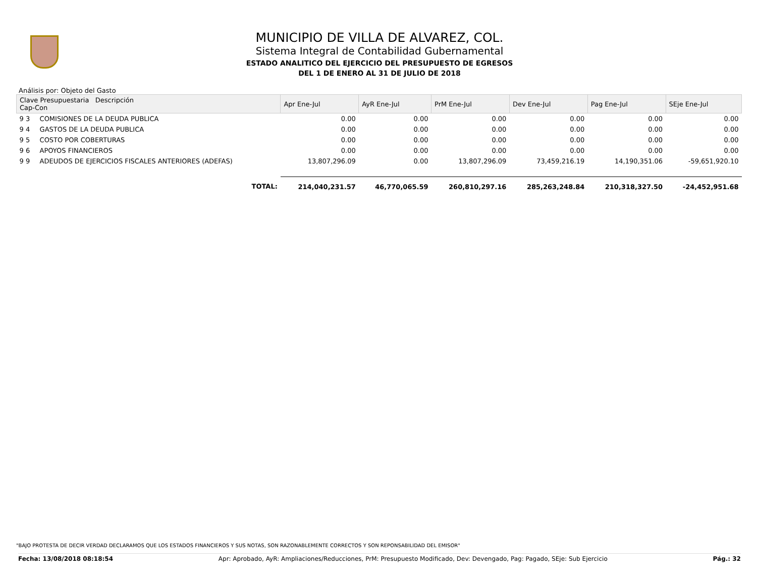MUNICIPIO DE VILLA DE ALVAREZ, COL.
Sistema Integral de Contabilidad Gubernamental
ESTADO ANALITICO DEL EJERCICIO DEL PRESUPUESTO DE EGRESOS
DEL 1 DE ENERO AL 31 DE JULIO DE 2018
Análisis por: Objeto del Gasto
| Clave Presupuestaria Descripción Cap-Con | | Apr Ene-Jul | AyR Ene-Jul | PrM Ene-Jul | Dev Ene-Jul | Pag Ene-Jul | SEje Ene-Jul |
| --- | --- | --- | --- | --- | --- | --- | --- |
| 9 3 | COMISIONES DE LA DEUDA PUBLICA | 0.00 | 0.00 | 0.00 | 0.00 | 0.00 | 0.00 |
| 9 4 | GASTOS DE LA DEUDA PUBLICA | 0.00 | 0.00 | 0.00 | 0.00 | 0.00 | 0.00 |
| 9 5 | COSTO POR COBERTURAS | 0.00 | 0.00 | 0.00 | 0.00 | 0.00 | 0.00 |
| 9 6 | APOYOS FINANCIEROS | 0.00 | 0.00 | 0.00 | 0.00 | 0.00 | 0.00 |
| 9 9 | ADEUDOS DE EJERCICIOS FISCALES ANTERIORES (ADEFAS) | 13,807,296.09 | 0.00 | 13,807,296.09 | 73,459,216.19 | 14,190,351.06 | -59,651,920.10 |
| | TOTAL: | 214,040,231.57 | 46,770,065.59 | 260,810,297.16 | 285,263,248.84 | 210,318,327.50 | -24,452,951.68 |
"BAJO PROTESTA DE DECIR VERDAD DECLARAMOS QUE LOS ESTADOS FINANCIEROS Y SUS NOTAS, SON RAZONABLEMENTE CORRECTOS Y SON REPONSABILIDAD DEL EMISOR"
Fecha: 13/08/2018 08:18:54 Apr: Aprobado, AyR: Ampliaciones/Reducciones, PrM: Presupuesto Modificado, Dev: Devengado, Pag: Pagado, SEje: Sub Ejercicio Pág.: 32